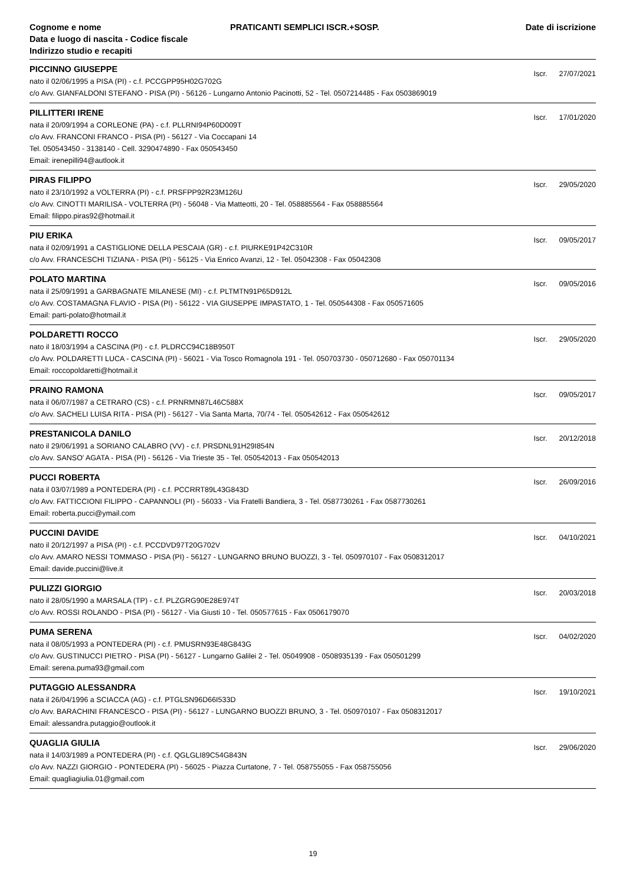Cognome e nome
Data e luogo di nascita - Codice fiscale
Indirizzo studio e recapiti
PRATICANTI SEMPLICI ISCR.+SOSP.
Date di iscrizione
PICCINNO GIUSEPPE
Iscr. 27/07/2021
nato il 02/06/1995 a PISA (PI) - c.f. PCCGPP95H02G702G
c/o Avv. GIANFALDONI STEFANO - PISA (PI) - 56126 - Lungarno Antonio Pacinotti, 52 - Tel. 0507214485 - Fax 0503869019
PILLITTERI IRENE
Iscr. 17/01/2020
nata il 20/09/1994 a CORLEONE (PA) - c.f. PLLRNI94P60D009T
c/o Avv. FRANCONI FRANCO - PISA (PI) - 56127 - Via Coccapani 14
Tel. 050543450 - 3138140 - Cell. 3290474890 - Fax 050543450
Email: irenepilli94@autlook.it
PIRAS FILIPPO
Iscr. 29/05/2020
nato il 23/10/1992 a VOLTERRA (PI) - c.f. PRSFPP92R23M126U
c/o Avv. CINOTTI MARILISA - VOLTERRA (PI) - 56048 - Via Matteotti, 20 - Tel. 058885564 - Fax 058885564
Email: filippo.piras92@hotmail.it
PIU ERIKA
Iscr. 09/05/2017
nata il 02/09/1991 a CASTIGLIONE DELLA PESCAIA (GR) - c.f. PIURKE91P42C310R
c/o Avv. FRANCESCHI TIZIANA - PISA (PI) - 56125 - Via Enrico Avanzi, 12 - Tel. 05042308 - Fax 05042308
POLATO MARTINA
Iscr. 09/05/2016
nata il 25/09/1991 a GARBAGNATE MILANESE (MI) - c.f. PLTMTN91P65D912L
c/o Avv. COSTAMAGNA FLAVIO - PISA (PI) - 56122 - VIA GIUSEPPE IMPASTATO, 1 - Tel. 050544308 - Fax 050571605
Email: parti-polato@hotmail.it
POLDARETTI ROCCO
Iscr. 29/05/2020
nato il 18/03/1994 a CASCINA (PI) - c.f. PLDRCC94C18B950T
c/o Avv. POLDARETTI LUCA - CASCINA (PI) - 56021 - Via Tosco Romagnola 191 - Tel. 050703730 - 050712680 - Fax 050701134
Email: roccopoldaretti@hotmail.it
PRAINO RAMONA
Iscr. 09/05/2017
nata il 06/07/1987 a CETRARO (CS) - c.f. PRNRMN87L46C588X
c/o Avv. SACHELI LUISA RITA - PISA (PI) - 56127 - Via Santa Marta, 70/74 - Tel. 050542612 - Fax 050542612
PRESTANICOLA DANILO
Iscr. 20/12/2018
nato il 29/06/1991 a SORIANO CALABRO (VV) - c.f. PRSDNL91H29I854N
c/o Avv. SANSO' AGATA - PISA (PI) - 56126 - Via Trieste 35 - Tel. 050542013 - Fax 050542013
PUCCI ROBERTA
Iscr. 26/09/2016
nata il 03/07/1989 a PONTEDERA (PI) - c.f. PCCRRT89L43G843D
c/o Avv. FATTICCIONI FILIPPO - CAPANNOLI (PI) - 56033 - Via Fratelli Bandiera, 3 - Tel. 0587730261 - Fax 0587730261
Email: roberta.pucci@ymail.com
PUCCINI DAVIDE
Iscr. 04/10/2021
nato il 20/12/1997 a PISA (PI) - c.f. PCCDVD97T20G702V
c/o Avv. AMARO NESSI TOMMASO - PISA (PI) - 56127 - LUNGARNO BRUNO BUOZZI, 3 - Tel. 050970107 - Fax 0508312017
Email: davide.puccini@live.it
PULIZZI GIORGIO
Iscr. 20/03/2018
nato il 28/05/1990 a MARSALA (TP) - c.f. PLZGRG90E28E974T
c/o Avv. ROSSI ROLANDO - PISA (PI) - 56127 - Via Giusti 10 - Tel. 050577615 - Fax 0506179070
PUMA SERENA
Iscr. 04/02/2020
nata il 08/05/1993 a PONTEDERA (PI) - c.f. PMUSRN93E48G843G
c/o Avv. GUSTINUCCI PIETRO - PISA (PI) - 56127 - Lungarno Galilei 2 - Tel. 05049908 - 0508935139 - Fax 050501299
Email: serena.puma93@gmail.com
PUTAGGIO ALESSANDRA
Iscr. 19/10/2021
nata il 26/04/1996 a SCIACCA (AG) - c.f. PTGLSN96D66I533D
c/o Avv. BARACHINI FRANCESCO - PISA (PI) - 56127 - LUNGARNO BUOZZI BRUNO, 3 - Tel. 050970107 - Fax 0508312017
Email: alessandra.putaggio@outlook.it
QUAGLIA GIULIA
Iscr. 29/06/2020
nata il 14/03/1989 a PONTEDERA (PI) - c.f. QGLGLI89C54G843N
c/o Avv. NAZZI GIORGIO - PONTEDERA (PI) - 56025 - Piazza Curtatone, 7 - Tel. 058755055 - Fax 058755056
Email: quagliagiulia.01@gmail.com
19